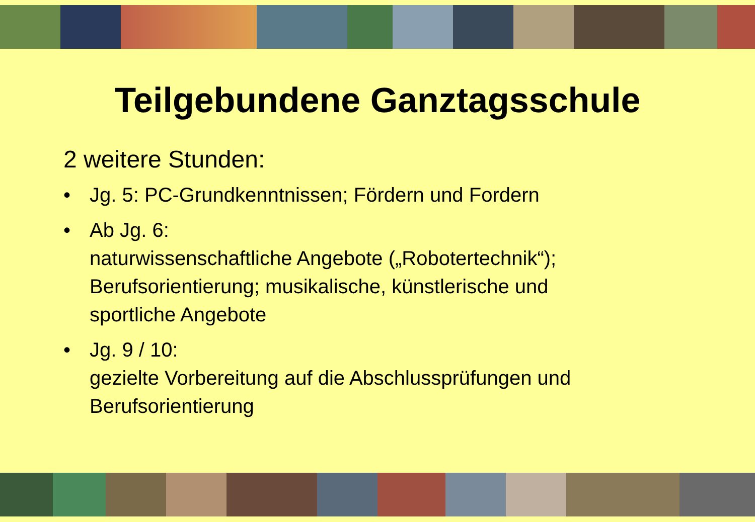Teilgebundene Ganztagsschule
2 weitere Stunden:
• Jg. 5: PC-Grundkenntnissen; Fördern und Fordern
• Ab Jg. 6:
naturwissenschaftliche Angebote („Robotertechnik“);
Berufsorientierung; musikalische, künstlerische und
sportliche Angebote
• Jg. 9 / 10:
gezielte Vorbereitung auf die Abschlussprüfungen und
Berufsorientierung